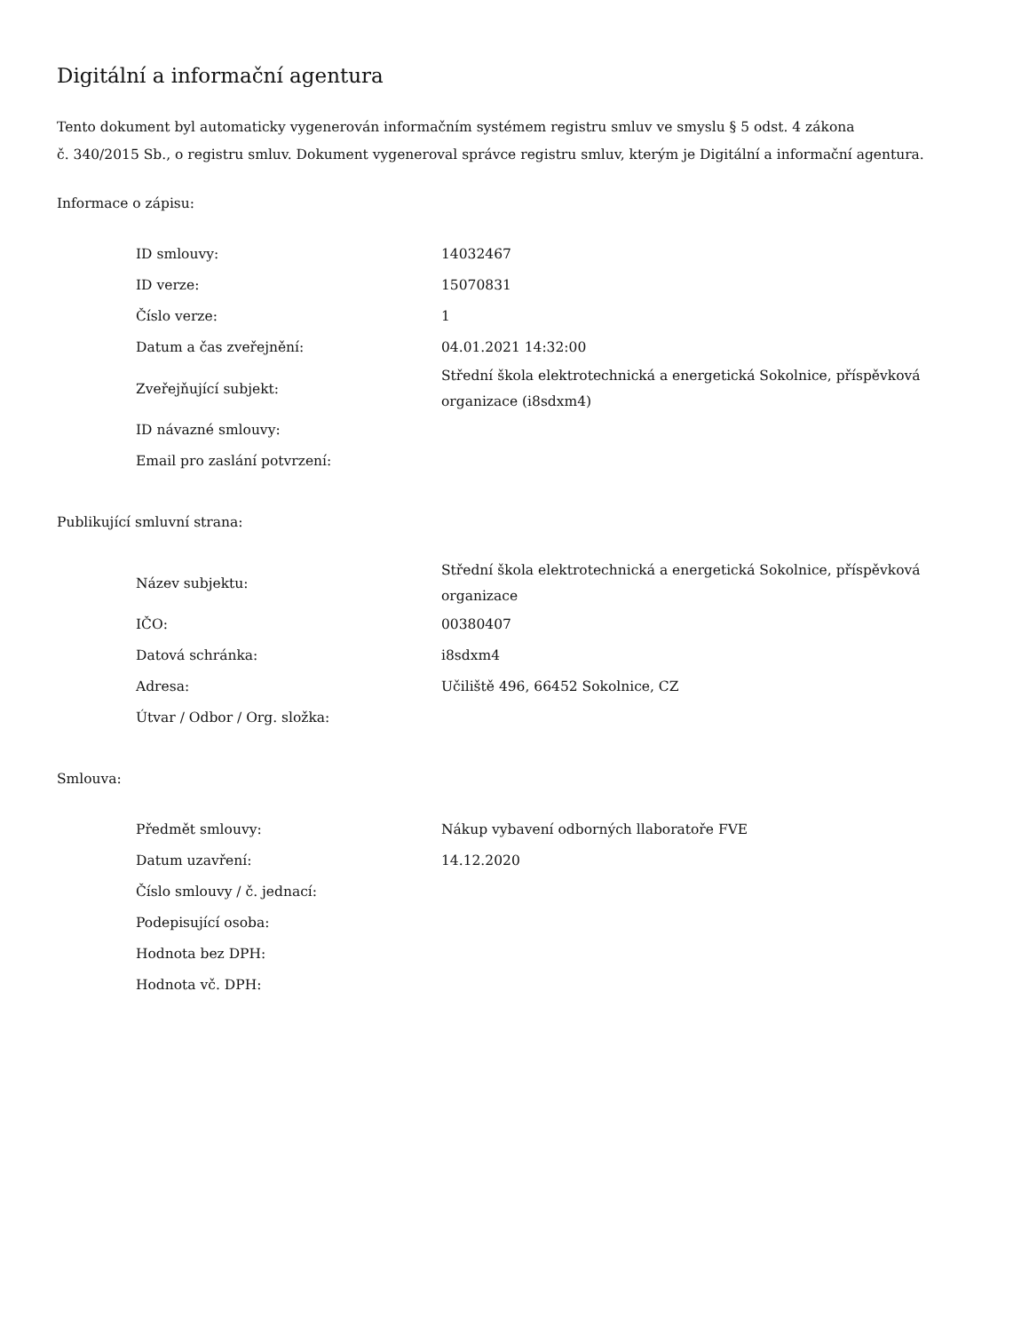Digitální a informační agentura
Tento dokument byl automaticky vygenerován informačním systémem registru smluv ve smyslu § 5 odst. 4 zákona
č. 340/2015 Sb., o registru smluv. Dokument vygeneroval správce registru smluv, kterým je Digitální a informační agentura.
Informace o zápisu:
| ID smlouvy: | 14032467 |
| ID verze: | 15070831 |
| Číslo verze: | 1 |
| Datum a čas zveřejnění: | 04.01.2021 14:32:00 |
| Zveřejňující subjekt: | Střední škola elektrotechnická a energetická Sokolnice, příspěvková organizace (i8sdxm4) |
| ID návazné smlouvy: | |
| Email pro zaslání potvrzení: | |
Publikující smluvní strana:
| Název subjektu: | Střední škola elektrotechnická a energetická Sokolnice, příspěvková organizace |
| IČO: | 00380407 |
| Datová schránka: | i8sdxm4 |
| Adresa: | Učiliště 496, 66452 Sokolnice, CZ |
| Útvar / Odbor / Org. složka: | |
Smlouva:
| Předmět smlouvy: | Nákup vybavení odborných llaboratoře FVE |
| Datum uzavření: | 14.12.2020 |
| Číslo smlouvy / č. jednací: | |
| Podepisující osoba: | |
| Hodnota bez DPH: | |
| Hodnota vč. DPH: | |